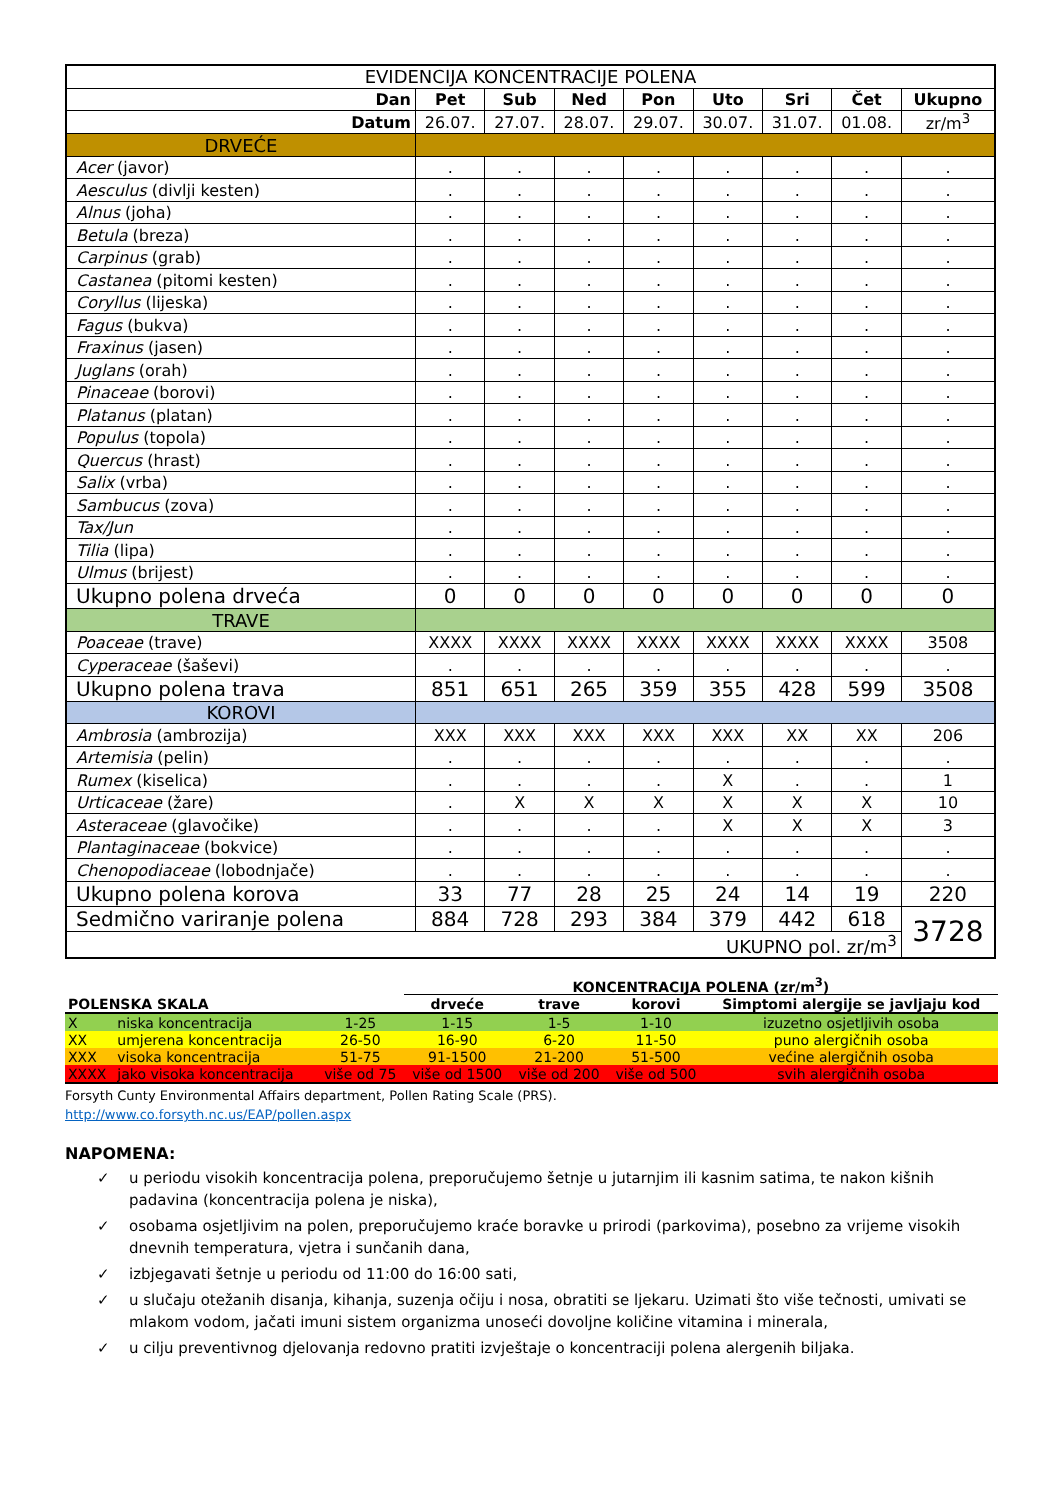| EVIDENCIJA KONCENTRACIJE POLENA | | | | | | | | |
| Dan | Pet | Sub | Ned | Pon | Uto | Sri | Čet | Ukupno |
| Datum | 26.07. | 27.07. | 28.07. | 29.07. | 30.07. | 31.07. | 01.08. | zr/m<sup>3</sup> |
| DRVEĆE | | | | | | | | |
| Acer (javor) | . | . | . | . | . | . | . | . |
| Aesculus (divlji kesten) | . | . | . | . | . | . | . | . |
| Alnus (joha) | . | . | . | . | . | . | . | . |
| Betula (breza) | . | . | . | . | . | . | . | . |
| Carpinus (grab) | . | . | . | . | . | . | . | . |
| Castanea (pitomi kesten) | . | . | . | . | . | . | . | . |
| Coryllus (lijeska) | . | . | . | . | . | . | . | . |
| Fagus (bukva) | . | . | . | . | . | . | . | . |
| Fraxinus (jasen) | . | . | . | . | . | . | . | . |
| Juglans (orah) | . | . | . | . | . | . | . | . |
| Pinaceae (borovi) | . | . | . | . | . | . | . | . |
| Platanus (platan) | . | . | . | . | . | . | . | . |
| Populus (topola) | . | . | . | . | . | . | . | . |
| Quercus (hrast) | . | . | . | . | . | . | . | . |
| Salix (vrba) | . | . | . | . | . | . | . | . |
| Sambucus (zova) | . | . | . | . | . | . | . | . |
| Tax/Jun | . | . | . | . | . | . | . | . |
| Tilia (lipa) | . | . | . | . | . | . | . | . |
| Ulmus (brijest) | . | . | . | . | . | . | . | . |
| Ukupno polena drveća | 0 | 0 | 0 | 0 | 0 | 0 | 0 | 0 |
| TRAVE | | | | | | | | |
| Poaceae (trave) | XXXX | XXXX | XXXX | XXXX | XXXX | XXXX | XXXX | 3508 |
| Cyperaceae (šaševi) | . | . | . | . | . | . | . | . |
| Ukupno polena trava | 851 | 651 | 265 | 359 | 355 | 428 | 599 | 3508 |
| KOROVI | | | | | | | | |
| Ambrosia (ambrozija) | XXX | XXX | XXX | XXX | XXX | XX | XX | 206 |
| Artemisia (pelin) | . | . | . | . | . | . | . | . |
| Rumex (kiselica) | . | . | . | . | X | . | . | 1 |
| Urticaceae (žare) | . | X | X | X | X | X | X | 10 |
| Asteraceae (glavočike) | . | . | . | . | X | X | X | 3 |
| Plantaginaceae (bokvice) | . | . | . | . | . | . | . | . |
| Chenopodiaceae (lobodnjače) | . | . | . | . | . | . | . | . |
| Ukupno polena korova | 33 | 77 | 28 | 25 | 24 | 14 | 19 | 220 |
| Sedmično variranje polena | 884 | 728 | 293 | 384 | 379 | 442 | 618 | 3728 |
| UKUPNO pol. zr/m<sup>3</sup> | | | | | | | | |
| | | | KONCENTRACIJA POLENA (zr/m<sup>3</sup>) | | | |
| POLENSKA SKALA | | | drveće | trave | korovi | Simptomi alergije se javljaju kod |
| X | niska koncentracija | 1-25 | 1-15 | 1-5 | 1-10 | izuzetno osjetljivih osoba |
| XX | umjerena koncentracija | 26-50 | 16-90 | 6-20 | 11-50 | puno alergičnih osoba |
| XXX | visoka koncentracija | 51-75 | 91-1500 | 21-200 | 51-500 | većine alergičnih osoba |
| XXXX | jako visoka koncentracija | više od 75 | više od 1500 | više od 200 | više od 500 | svih alergičnih osoba |
Forsyth Cunty Environmental Affairs department, Pollen Rating Scale (PRS).
http://www.co.forsyth.nc.us/EAP/pollen.aspx
NAPOMENA:
✓ u periodu visokih koncentracija polena, preporučujemo šetnje u jutarnjim ili kasnim satima, te nakon kišnih padavina (koncentracija polena je niska),
✓ osobama osjetljivim na polen, preporučujemo kraće boravke u prirodi (parkovima), posebno za vrijeme visokih dnevnih temperatura, vjetra i sunčanih dana,
✓ izbjegavati šetnje u periodu od 11:00 do 16:00 sati,
✓ u slučaju otežanih disanja, kihanja, suzenja očiju i nosa, obratiti se ljekaru. Uzimati što više tečnosti, umivati se mlakom vodom, jačati imuni sistem organizma unoseći dovoljne količine vitamina i minerala,
✓ u cilju preventivnog djelovanja redovno pratiti izvještaje o koncentraciji polena alergenih biljaka.